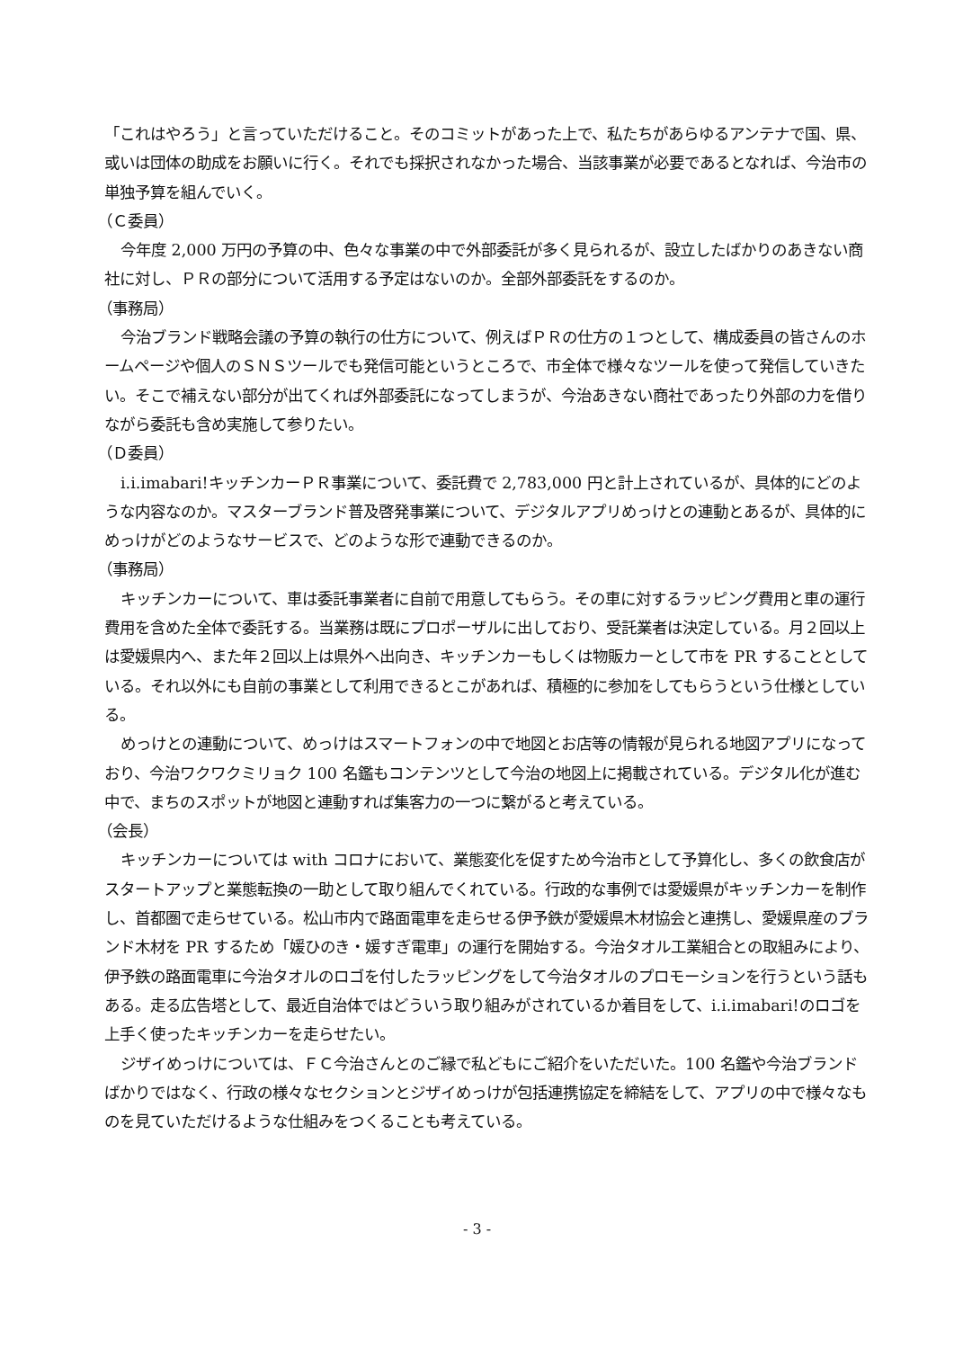「これはやろう」と言っていただけること。そのコミットがあった上で、私たちがあらゆるアンテナで国、県、或いは団体の助成をお願いに行く。それでも採択されなかった場合、当該事業が必要であるとなれば、今治市の単独予算を組んでいく。
（Ｃ委員）
今年度 2,000 万円の予算の中、色々な事業の中で外部委託が多く見られるが、設立したばかりのあきない商社に対し、ＰＲの部分について活用する予定はないのか。全部外部委託をするのか。
（事務局）
今治ブランド戦略会議の予算の執行の仕方について、例えばＰＲの仕方の１つとして、構成委員の皆さんのホームページや個人のＳＮＳツールでも発信可能というところで、市全体で様々なツールを使って発信していきたい。そこで補えない部分が出てくれば外部委託になってしまうが、今治あきない商社であったり外部の力を借りながら委託も含め実施して参りたい。
（Ｄ委員）
i.i.imabari!キッチンカーＰＲ事業について、委託費で 2,783,000 円と計上されているが、具体的にどのような内容なのか。マスターブランド普及啓発事業について、デジタルアプリめっけとの連動とあるが、具体的にめっけがどのようなサービスで、どのような形で連動できるのか。
（事務局）
キッチンカーについて、車は委託事業者に自前で用意してもらう。その車に対するラッピング費用と車の運行費用を含めた全体で委託する。当業務は既にプロポーザルに出しており、受託業者は決定している。月２回以上は愛媛県内へ、また年２回以上は県外へ出向き、キッチンカーもしくは物販カーとして市を PR することとしている。それ以外にも自前の事業として利用できるとこがあれば、積極的に参加をしてもらうという仕様としている。
めっけとの連動について、めっけはスマートフォンの中で地図とお店等の情報が見られる地図アプリになっており、今治ワクワクミリョク 100 名鑑もコンテンツとして今治の地図上に掲載されている。デジタル化が進む中で、まちのスポットが地図と連動すれば集客力の一つに繋がると考えている。
（会長）
キッチンカーについては with コロナにおいて、業態変化を促すため今治市として予算化し、多くの飲食店がスタートアップと業態転換の一助として取り組んでくれている。行政的な事例では愛媛県がキッチンカーを制作し、首都圏で走らせている。松山市内で路面電車を走らせる伊予鉄が愛媛県木材協会と連携し、愛媛県産のブランド木材を PR するため「媛ひのき・媛すぎ電車」の運行を開始する。今治タオル工業組合との取組みにより、伊予鉄の路面電車に今治タオルのロゴを付したラッピングをして今治タオルのプロモーションを行うという話もある。走る広告塔として、最近自治体ではどういう取り組みがされているか着目をして、i.i.imabari!のロゴを上手く使ったキッチンカーを走らせたい。
ジザイめっけについては、ＦＣ今治さんとのご縁で私どもにご紹介をいただいた。100 名鑑や今治ブランドばかりではなく、行政の様々なセクションとジザイめっけが包括連携協定を締結をして、アプリの中で様々なものを見ていただけるような仕組みをつくることも考えている。
- 3 -